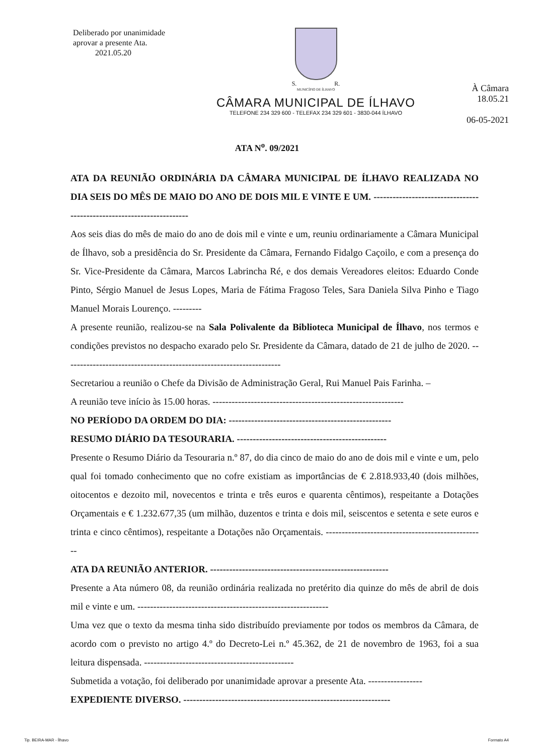Deliberado por unanimidade
aprovar a presente Ata.
2021.05.20
S. R.
MUNICÍPIO DE ÍLHAVO
CÂMARA MUNICIPAL DE ÍLHAVO
TELEFONE 234 329 600 - TELEFAX 234 329 601 - 3830-044 ÍLHAVO
À Câmara
18.05.21
06-05-2021
ATA N<sup>o</sup>. 09/2021
ATA DA REUNIÃO ORDINÁRIA DA CÂMARA MUNICIPAL DE ÍLHAVO REALIZADA NO DIA SEIS DO MÊS DE MAIO DO ANO DE DOIS MIL E VINTE E UM. ----------------------------------------------------------------------
Aos seis dias do mês de maio do ano de dois mil e vinte e um, reuniu ordinariamente a Câmara Municipal de Ílhavo, sob a presidência do Sr. Presidente da Câmara, Fernando Fidalgo Caçoilo, e com a presença do Sr. Vice-Presidente da Câmara, Marcos Labrincha Ré, e dos demais Vereadores eleitos: Eduardo Conde Pinto, Sérgio Manuel de Jesus Lopes, Maria de Fátima Fragoso Teles, Sara Daniela Silva Pinho e Tiago Manuel Morais Lourenço. ---------
A presente reunião, realizou-se na Sala Polivalente da Biblioteca Municipal de Ílhavo, nos termos e condições previstos no despacho exarado pelo Sr. Presidente da Câmara, datado de 21 de julho de 2020. --------------------------------------------------------------------
Secretariou a reunião o Chefe da Divisão de Administração Geral, Rui Manuel Pais Farinha. –
A reunião teve início às 15.00 horas. ------------------------------------------------------------
NO PERÍODO DA ORDEM DO DIA: ---------------------------------------------------
RESUMO DIÁRIO DA TESOURARIA. -----------------------------------------------
Presente o Resumo Diário da Tesouraria n.º 87, do dia cinco de maio do ano de dois mil e vinte e um, pelo qual foi tomado conhecimento que no cofre existiam as importâncias de € 2.818.933,40 (dois milhões, oitocentos e dezoito mil, novecentos e trinta e três euros e quarenta cêntimos), respeitante a Dotações Orçamentais e € 1.232.677,35 (um milhão, duzentos e trinta e dois mil, seiscentos e setenta e sete euros e trinta e cinco cêntimos), respeitante a Dotações não Orçamentais. --------------------------------------------------
ATA DA REUNIÃO ANTERIOR. --------------------------------------------------------
Presente a Ata número 08, da reunião ordinária realizada no pretérito dia quinze do mês de abril de dois mil e vinte e um. ------------------------------------------------------------
Uma vez que o texto da mesma tinha sido distribuído previamente por todos os membros da Câmara, de acordo com o previsto no artigo 4.º do Decreto-Lei n.º 45.362, de 21 de novembro de 1963, foi a sua leitura dispensada. -----------------------------------------------
Submetida a votação, foi deliberado por unanimidade aprovar a presente Ata. -----------------
EXPEDIENTE DIVERSO. -----------------------------------------------------------------
Tip. BEIRA-MAR - Ílhavo Formato A4